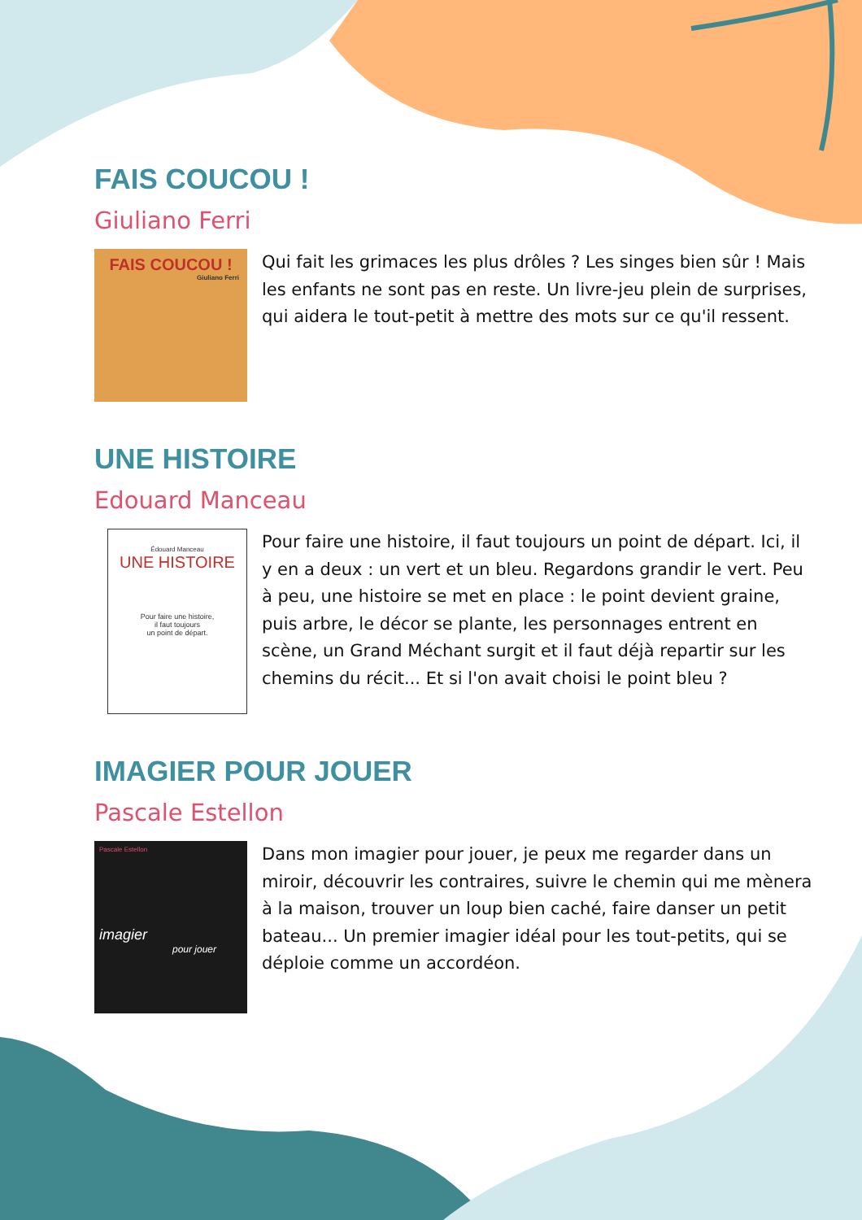FAIS COUCOU !
Giuliano Ferri
FAIS COUCOU !
Giuliano Ferri
Qui fait les grimaces les plus drôles ? Les singes bien sûr ! Mais les enfants ne sont pas en reste. Un livre-jeu plein de surprises, qui aidera le tout-petit à mettre des mots sur ce qu'il ressent.
UNE HISTOIRE
Edouard Manceau
Édouard Manceau
UNE HISTOIRE
Pour faire une histoire,
il faut toujours
un point de départ.
Pour faire une histoire, il faut toujours un point de départ. Ici, il y en a deux : un vert et un bleu. Regardons grandir le vert. Peu à peu, une histoire se met en place : le point devient graine, puis arbre, le décor se plante, les personnages entrent en scène, un Grand Méchant surgit et il faut déjà repartir sur les chemins du récit... Et si l'on avait choisi le point bleu ?
IMAGIER POUR JOUER
Pascale Estellon
Pascale Estellon
imagier
pour jouer
Dans mon imagier pour jouer, je peux me regarder dans un miroir, découvrir les contraires, suivre le chemin qui me mènera à la maison, trouver un loup bien caché, faire danser un petit bateau... Un premier imagier idéal pour les tout-petits, qui se déploie comme un accordéon.